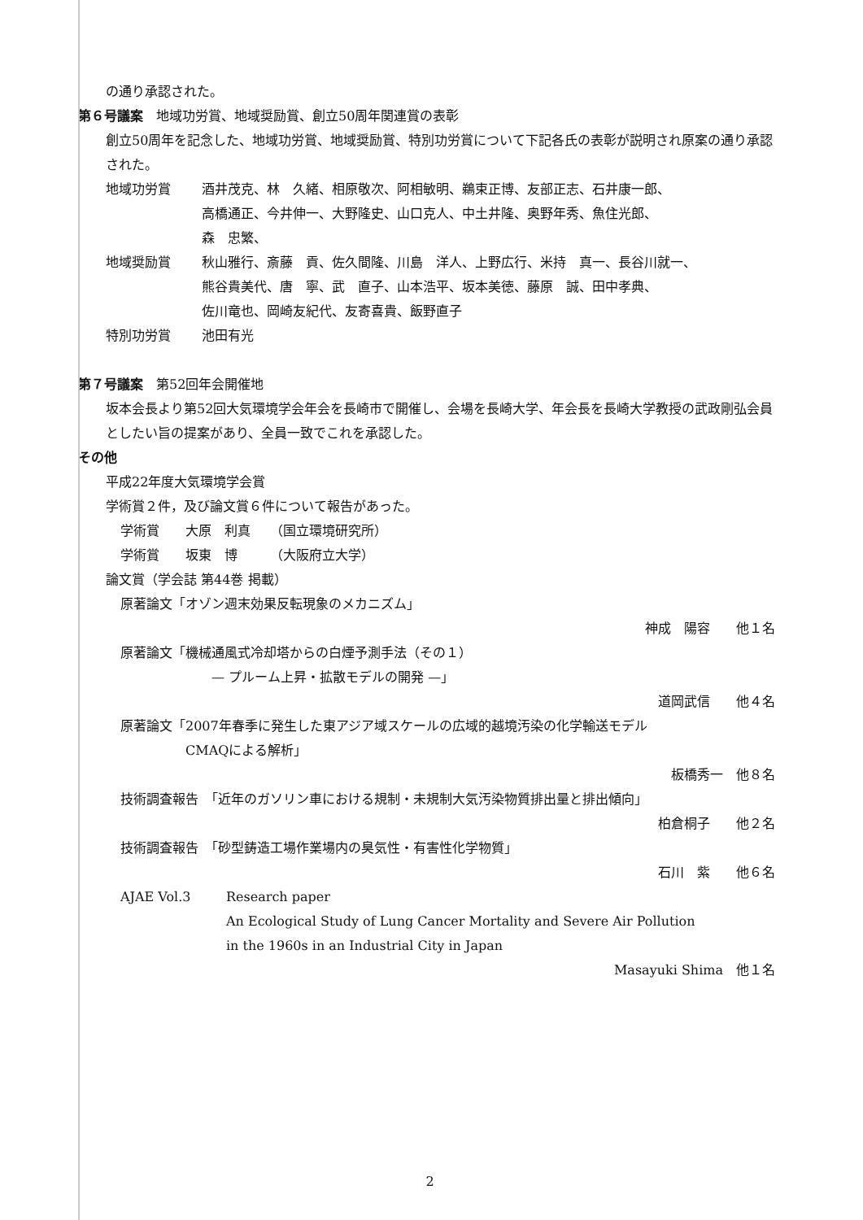の通り承認された。
第６号議案　地域功労賞、地域奨励賞、創立50周年関連賞の表彰
創立50周年を記念した、地域功労賞、地域奨励賞、特別功労賞について下記各氏の表彰が説明され原案の通り承認された。
地域功労賞 酒井茂克、林　久緒、相原敬次、阿相敏明、鵜束正博、友部正志、石井康一郎、
高橋通正、今井伸一、大野隆史、山口克人、中土井隆、奥野年秀、魚住光郎、
森　忠繁、
地域奨励賞 秋山雅行、斎藤　貢、佐久間隆、川島　洋人、上野広行、米持　真一、長谷川就一、
熊谷貴美代、唐　寧、武　直子、山本浩平、坂本美徳、藤原　誠、田中孝典、
佐川竜也、岡崎友紀代、友寄喜貴、飯野直子
特別功労賞 池田有光
第７号議案　第52回年会開催地
坂本会長より第52回大気環境学会年会を長崎市で開催し、会場を長崎大学、年会長を長崎大学教授の武政剛弘会員としたい旨の提案があり、全員一致でこれを承認した。
その他
平成22年度大気環境学会賞
学術賞２件，及び論文賞６件について報告があった。
学術賞　　大原　利真　　（国立環境研究所）
学術賞　　坂東　博　　　（大阪府立大学）
論文賞（学会誌 第44巻 掲載）
原著論文「オゾン週末効果反転現象のメカニズム」
神成　陽容　　他１名
原著論文「機械通風式冷却塔からの白煙予測手法（その１）
　　　　　　　— プルーム上昇・拡散モデルの開発 —」
道岡武信　　他４名
原著論文「2007年春季に発生した東アジア域スケールの広域的越境汚染の化学輸送モデル
　　　　　CMAQによる解析」
板橋秀一　他８名
技術調査報告　「近年のガソリン車における規制・未規制大気汚染物質排出量と排出傾向」
柏倉桐子　　他２名
技術調査報告　「砂型鋳造工場作業場内の臭気性・有害性化学物質」
石川　紫　　他６名
AJAE Vol.3 Research paper
An Ecological Study of Lung Cancer Mortality and Severe Air Pollution
in the 1960s in an Industrial City in Japan
Masayuki Shima　他１名
2